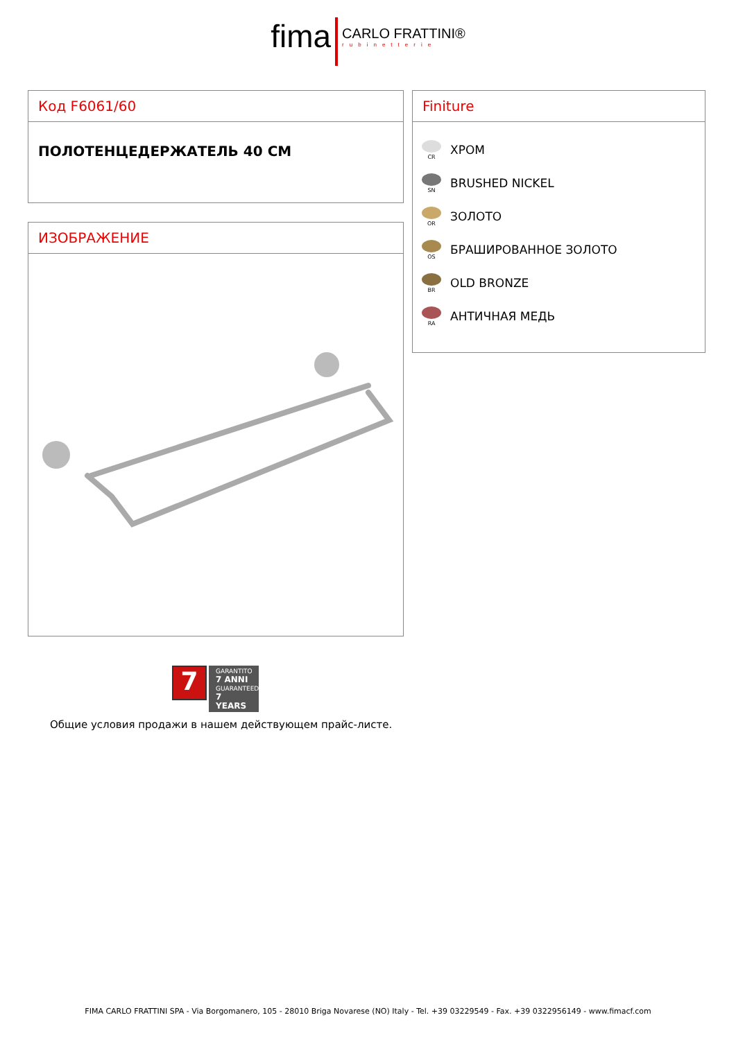fima CARLO FRATTINI® rubinetterie
Код F6061/60
ПОЛОТЕНЦЕДЕРЖАТЕЛЬ 40 CM
ИЗОБРАЖЕНИЕ
Finiture
CR
ХРОМ
SN
BRUSHED NICKEL
OR
ЗОЛОТО
OS
БРАШИРОВАННОЕ ЗОЛОТО
BR
OLD BRONZE
RA
АНТИЧНАЯ МЕДЬ
7
GARANTITO
7 ANNI
GUARANTEED
7 YEARS
Общие условия продажи в нашем действующем прайс-листе.
FIMA CARLO FRATTINI SPA - Via Borgomanero, 105 - 28010 Briga Novarese (NO) Italy - Tel. +39 03229549 - Fax. +39 0322956149 - www.fimacf.com